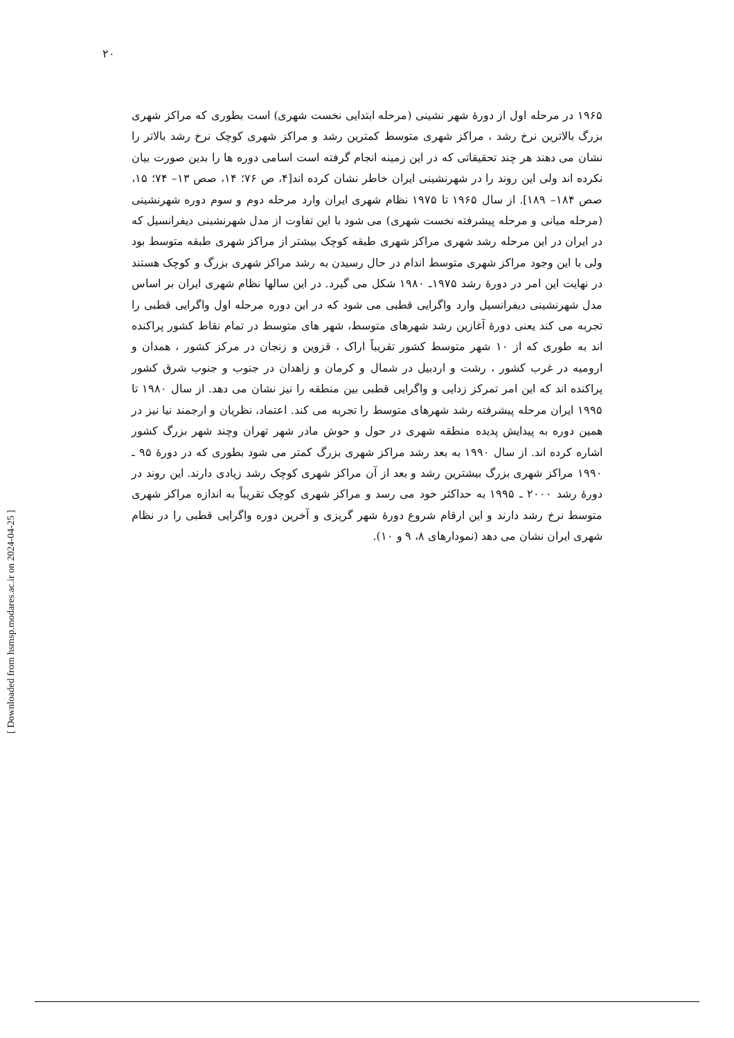۲۰
۱۹۶۵ در مرحله اول از دورۀ شهر نشینی (مرحله ابتدایی نخست شهری) است بطوری که مراکز شهری بزرگ بالاترین نرخ رشد ، مراکز شهری متوسط کمترین رشد و مراکز شهری کوچک نرخ رشد بالاتر را نشان می دهند هر چند تحقیقاتی که در این زمینه انجام گرفته است اسامی دوره ها را بدین صورت بیان نکرده اند ولی این روند را در شهرنشینی ایران خاطر نشان کرده اند[۴، ص ۷۶؛ ۱۴، صص ۱۳– ۷۴؛ ۱۵، صص ۱۸۴– ۱۸۹]. از سال ۱۹۶۵ تا ۱۹۷۵ نظام شهری ایران وارد مرحله دوم و سوم دوره شهرنشینی (مرحله میانی و مرحله پیشرفته نخست شهری) می شود با این تفاوت از مدل شهرنشینی دیفرانسیل که در ایران در این مرحله رشد شهری مراکز شهری طبقه کوچک بیشتر از مراکز شهری طبقه متوسط بود ولی با این وجود مراکز شهری متوسط اندام در حال رسیدن به رشد مراکز شهری بزرگ و کوچک هستند در نهایت این امر در دورۀ رشد ۱۹۷۵ـ ۱۹۸۰ شکل می گیرد. در این سالها نظام شهری ایران بر اساس مدل شهرنشینی دیفرانسیل وارد واگرایی قطبی می شود که در این دوره مرحله اول واگرایی قطبی را تجربه می کند یعنی دورۀ آغازین رشد شهرهای متوسط، شهر های متوسط در تمام نقاط کشور پراکنده اند به طوری که از ۱۰ شهر متوسط کشور تقریباً اراک ، قزوین و زنجان در مرکز کشور ، همدان و ارومیه در غرب کشور ، رشت و اردبیل در شمال و کرمان و زاهدان در جنوب و جنوب شرق کشور پراکنده اند که این امر تمرکز زدایی و واگرایی قطبی بین منطقه را نیز نشان می دهد. از سال ۱۹۸۰ تا ۱۹۹۵ ایران مرحله پیشرفته رشد شهرهای متوسط را تجربه می کند. اعتماد، نظریان و ارجمند نیا نیز در همین دوره به پیدایش پدیده منطقه شهری در حول و حوش مادر شهر تهران وچند شهر بزرگ کشور اشاره کرده اند. از سال ۱۹۹۰ به بعد رشد مراکز شهری بزرگ کمتر می شود بطوری که در دورۀ ۹۵ ـ ۱۹۹۰ مراکز شهری بزرگ بیشترین رشد و بعد از آن مراکز شهری کوچک رشد زیادی دارند. این روند در دورۀ رشد ۲۰۰۰ ـ ۱۹۹۵ به حداکثر خود می رسد و مراکز شهری کوچک تقریباً به اندازه مراکز شهری متوسط نرخ رشد دارند و این ارقام شروع دورۀ شهر گریزی و آخرین دوره واگرایی قطبی را در نظام شهری ایران نشان می دهد (نمودارهای ۸، ۹ و ۱۰).
[ Downloaded from hsmsp.modares.ac.ir on 2024-04-25 ]